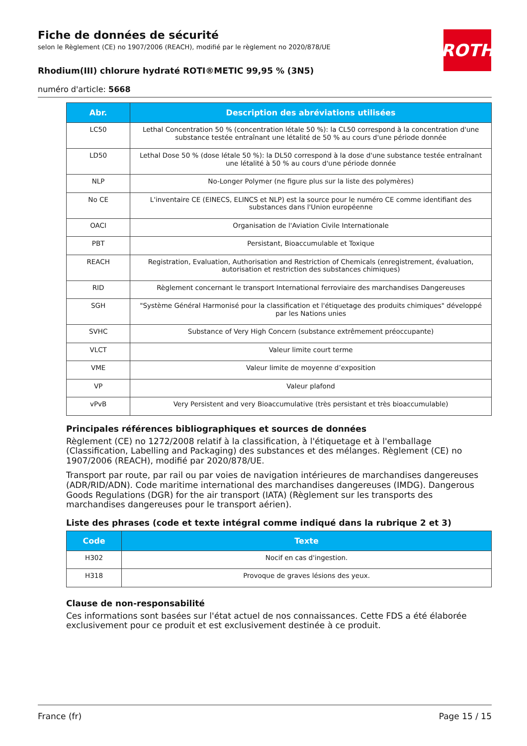Fiche de données de sécurité
selon le Règlement (CE) no 1907/2006 (REACH), modifié par le règlement no 2020/878/UE
Rhodium(III) chlorure hydraté ROTI®METIC 99,95 % (3N5)
numéro d'article: 5668
ROTH
| Abr. | Description des abréviations utilisées |
| --- | --- |
| LC50 | Lethal Concentration 50 % (concentration létale 50 %): la CL50 correspond à la concentration d'une substance testée entraînant une létalité de 50 % au cours d'une période donnée |
| LD50 | Lethal Dose 50 % (dose létale 50 %): la DL50 correspond à la dose d'une substance testée entraînant une létalité à 50 % au cours d'une période donnée |
| NLP | No-Longer Polymer (ne figure plus sur la liste des polymères) |
| No CE | L'inventaire CE (EINECS, ELINCS et NLP) est la source pour le numéro CE comme identifiant des substances dans l'Union européenne |
| OACI | Organisation de l'Aviation Civile Internationale |
| PBT | Persistant, Bioaccumulable et Toxique |
| REACH | Registration, Evaluation, Authorisation and Restriction of Chemicals (enregistrement, évaluation, autorisation et restriction des substances chimiques) |
| RID | Règlement concernant le transport International ferroviaire des marchandises Dangereuses |
| SGH | "Système Général Harmonisé pour la classification et l'étiquetage des produits chimiques" développé par les Nations unies |
| SVHC | Substance of Very High Concern (substance extrêmement préoccupante) |
| VLCT | Valeur limite court terme |
| VME | Valeur limite de moyenne d’exposition |
| VP | Valeur plafond |
| vPvB | Very Persistent and very Bioaccumulative (très persistant et très bioaccumulable) |
Principales références bibliographiques et sources de données
Règlement (CE) no 1272/2008 relatif à la classification, à l'étiquetage et à l'emballage (Classification, Labelling and Packaging) des substances et des mélanges. Règlement (CE) no 1907/2006 (REACH), modifié par 2020/878/UE.
Transport par route, par rail ou par voies de navigation intérieures de marchandises dangereuses (ADR/RID/ADN). Code maritime international des marchandises dangereuses (IMDG). Dangerous Goods Regulations (DGR) for the air transport (IATA) (Règlement sur les transports des marchandises dangereuses pour le transport aérien).
Liste des phrases (code et texte intégral comme indiqué dans la rubrique 2 et 3)
| Code | Texte |
| --- | --- |
| H302 | Nocif en cas d'ingestion. |
| H318 | Provoque de graves lésions des yeux. |
Clause de non-responsabilité
Ces informations sont basées sur l'état actuel de nos connaissances. Cette FDS a été élaborée exclusivement pour ce produit et est exclusivement destinée à ce produit.
France (fr) Page 15 / 15